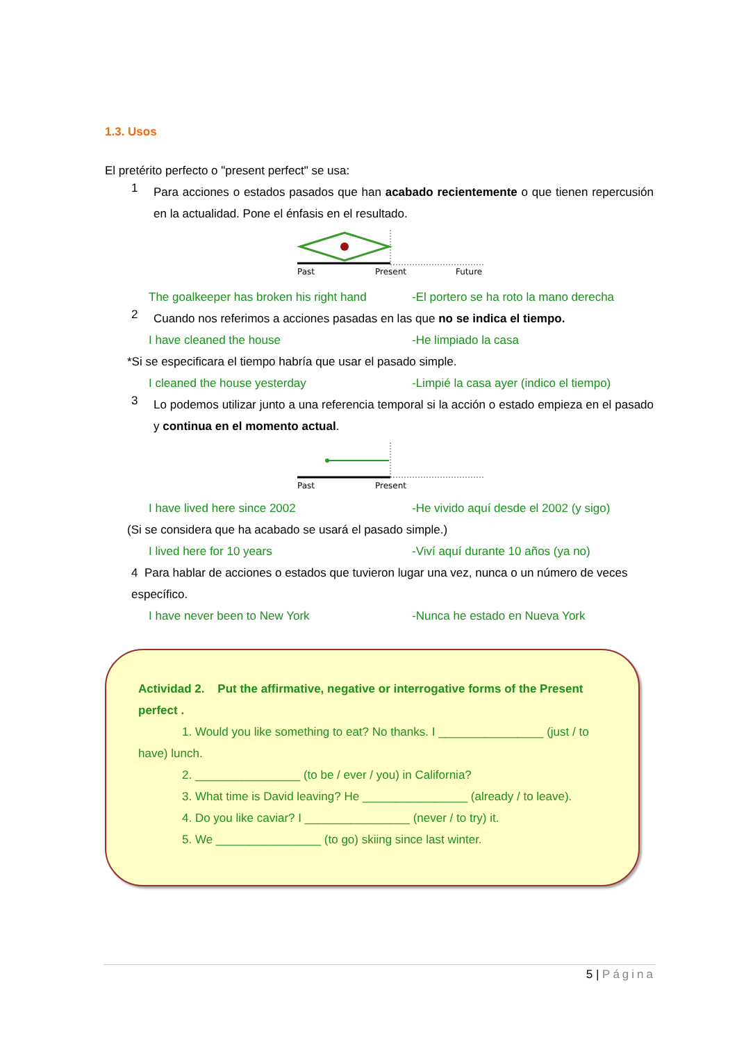1.3. Usos
El pretérito perfecto o "present perfect" se usa:
1
Para acciones o estados pasados que han acabado recientemente o que tienen repercusión en la actualidad. Pone el énfasis en el resultado.
Past
Present
Future
The goalkeeper has broken his right hand -El portero se ha roto la mano derecha
2
Cuando nos referimos a acciones pasadas en las que no se indica el tiempo.
I have cleaned the house -He limpiado la casa
*Si se especificara el tiempo habría que usar el pasado simple.
I cleaned the house yesterday -Limpié la casa ayer (indico el tiempo)
3
Lo podemos utilizar junto a una referencia temporal si la acción o estado empieza en el pasado y continua en el momento actual.
Past
Present
I have lived here since 2002 -He vivido aquí desde el 2002 (y sigo)
(Si se considera que ha acabado se usará el pasado simple.)
I lived here for 10 years -Viví aquí durante 10 años (ya no)
4 Para hablar de acciones o estados que tuvieron lugar una vez, nunca o un número de veces específico.
I have never been to New York -Nunca he estado en Nueva York
Actividad 2. Put the affirmative, negative or interrogative forms of the Present perfect .
1. Would you like something to eat? No thanks. I ________________ (just / to have) lunch.
2. ________________ (to be / ever / you) in California?
3. What time is David leaving? He ________________ (already / to leave).
4. Do you like caviar? I ________________ (never / to try) it.
5. We ________________ (to go) skiing since last winter.
5 | Página